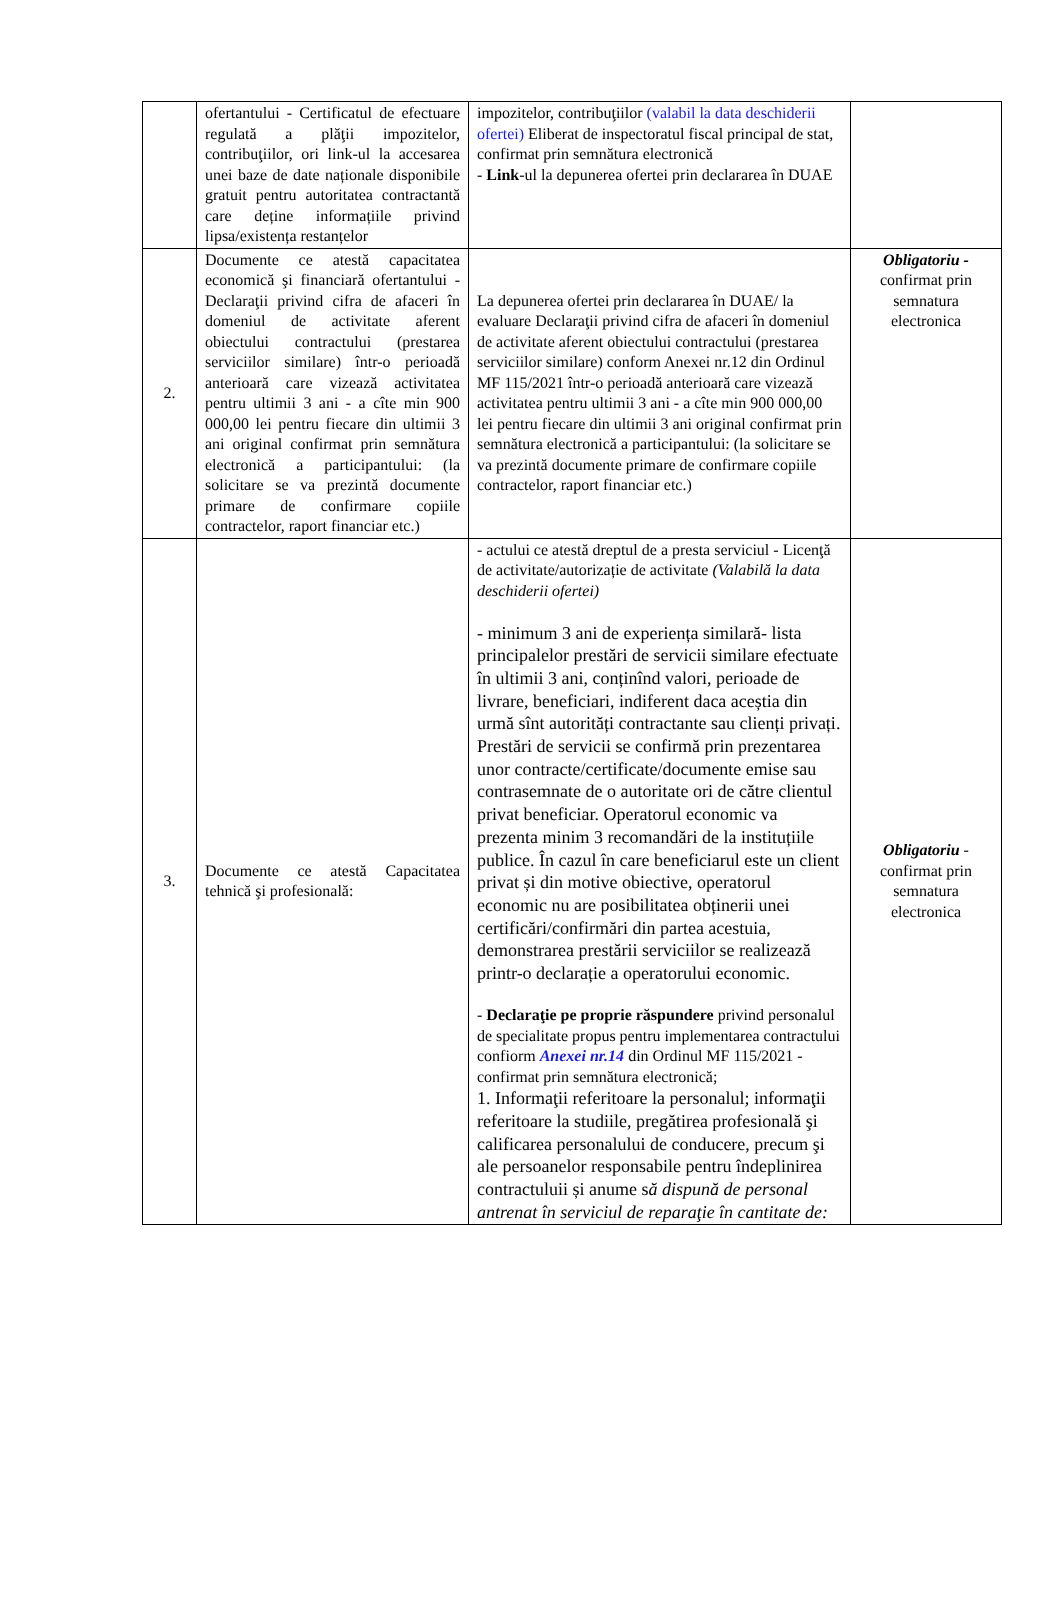| | ofertantului - Certificatul de efectuare regulată a plăţii impozitelor, contribuţiilor, ori link-ul la accesarea unei baze de date naționale disponibile gratuit pentru autoritatea contractantă care deține informațiile privind lipsa/existența restanțelor | impozitelor, contribuţiilor (valabil la data deschiderii ofertei) Eliberat de inspectoratul fiscal principal de stat, confirmat prin semnătura electronică - Link -ul la depunerea ofertei prin declararea în DUAE | |
| 2. | Documente ce atestă capacitatea economică şi financiară ofertantului - Declaraţii privind cifra de afaceri în domeniul de activitate aferent obiectului contractului (prestarea serviciilor similare) într-o perioadă anterioară care vizează activitatea pentru ultimii 3 ani - a cîte min 900 000,00 lei pentru fiecare din ultimii 3 ani original confirmat prin semnătura electronică a participantului: (la solicitare se va prezintă documente primare de confirmare copiile contractelor, raport financiar etc.) | La depunerea ofertei prin declararea în DUAE/ la evaluare Declaraţii privind cifra de afaceri în domeniul de activitate aferent obiectului contractului (prestarea serviciilor similare) conform Anexei nr.12 din Ordinul MF 115/2021 într-o perioadă anterioară care vizează activitatea pentru ultimii 3 ani - a cîte min 900 000,00 lei pentru fiecare din ultimii 3 ani original confirmat prin semnătura electronică a participantului: (la solicitare se va prezintă documente primare de confirmare copiile contractelor, raport financiar etc.) | Obligatoriu - confirmat prin semnatura electronica |
| 3. | Documente ce atestă Capacitatea tehnică şi profesională: | - actului ce atestă dreptul de a presta serviciul - Licenţă de activitate/autorizație de activitate (Valabilă la data deschiderii ofertei) - minimum 3 ani de experiența similară- lista principalelor prestări de servicii similare efectuate în ultimii 3 ani, conținînd valori, perioade de livrare, beneficiari, indiferent daca aceștia din urmă sînt autorități contractante sau clienți privați. Prestări de servicii se confirmă prin prezentarea unor contracte/certificate/documente emise sau contrasemnate de o autoritate ori de către clientul privat beneficiar. Operatorul economic va prezenta minim 3 recomandări de la instituțiile publice. În cazul în care beneficiarul este un client privat și din motive obiective, operatorul economic nu are posibilitatea obținerii unei certificări/confirmări din partea acestuia, demonstrarea prestării serviciilor se realizează printr-o declarație a operatorului economic. - Declaraţie pe proprie răspundere privind personalul de specialitate propus pentru implementarea contractului confiorm Anexei nr.14 din Ordinul MF 115/2021 - confirmat prin semnătura electronică; 1. Informaţii referitoare la personalul; informaţii referitoare la studiile, pregătirea profesională şi calificarea personalului de conducere, precum şi ale persoanelor responsabile pentru îndeplinirea contractuluii și anume s ă dispună de personal antrenat în serviciul de reparaţie în cantitate de: | Obligatoriu - confirmat prin semnatura electronica |